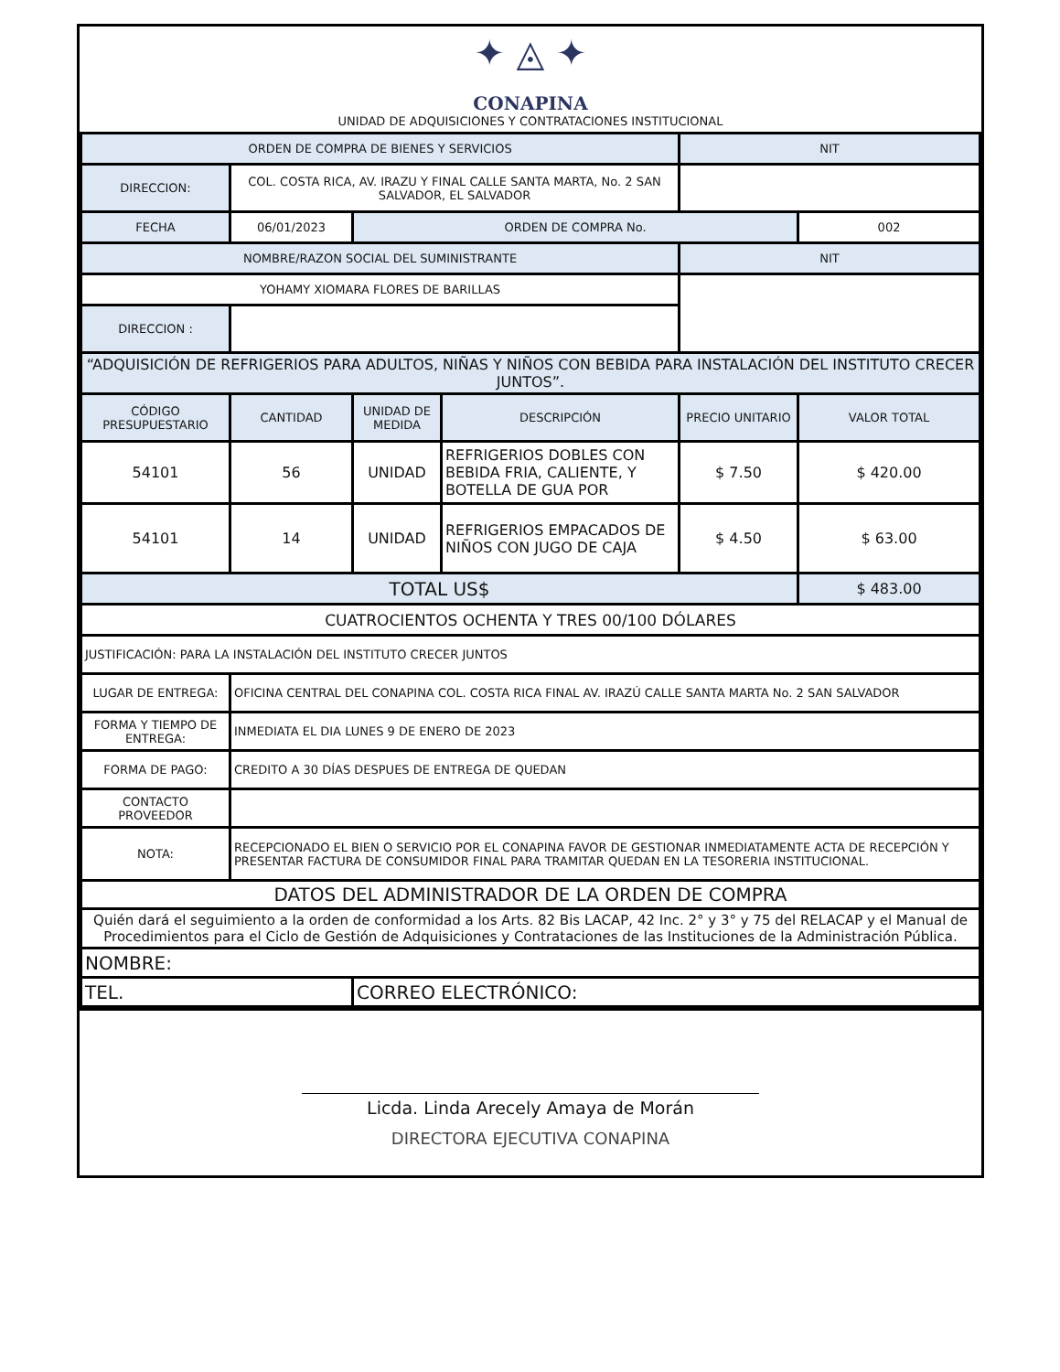✦ ◬ ✦
CONAPINA
UNIDAD DE ADQUISICIONES Y CONTRATACIONES INSTITUCIONAL
| ORDEN DE COMPRA DE BIENES Y SERVICIOS | | | | NIT | |
| DIRECCION: | COL. COSTA RICA, AV. IRAZU Y FINAL CALLE SANTA MARTA, No. 2 SAN SALVADOR, EL SALVADOR | | | | |
| FECHA | 06/01/2023 | ORDEN DE COMPRA No. | | | 002 |
| NOMBRE/RAZON SOCIAL DEL SUMINISTRANTE | | | | NIT | |
| YOHAMY XIOMARA FLORES DE BARILLAS | | | | | |
| DIRECCION : | | | | | |
| “ADQUISICIÓN DE REFRIGERIOS PARA ADULTOS, NIÑAS Y NIÑOS CON BEBIDA PARA INSTALACIÓN DEL INSTITUTO CRECER JUNTOS”. | | | | | |
| CÓDIGO PRESUPUESTARIO | CANTIDAD | UNIDAD DE MEDIDA | DESCRIPCIÓN | PRECIO UNITARIO | VALOR TOTAL |
| 54101 | 56 | UNIDAD | REFRIGERIOS DOBLES CON BEBIDA FRIA, CALIENTE, Y BOTELLA DE GUA POR | $ 7.50 | $ 420.00 |
| 54101 | 14 | UNIDAD | REFRIGERIOS EMPACADOS DE NIÑOS CON JUGO DE CAJA | $ 4.50 | $ 63.00 |
| TOTAL US$ | | | | | $ 483.00 |
| CUATROCIENTOS OCHENTA Y TRES 00/100 DÓLARES | | | | | |
| JUSTIFICACIÓN: PARA LA INSTALACIÓN DEL INSTITUTO CRECER JUNTOS | | | | | |
| LUGAR DE ENTREGA: | OFICINA CENTRAL DEL CONAPINA COL. COSTA RICA FINAL AV. IRAZÚ CALLE SANTA MARTA No. 2 SAN SALVADOR | | | | |
| FORMA Y TIEMPO DE ENTREGA: | INMEDIATA EL DIA LUNES 9 DE ENERO DE 2023 | | | | |
| FORMA DE PAGO: | CREDITO A 30 DÍAS DESPUES DE ENTREGA DE QUEDAN | | | | |
| CONTACTO PROVEEDOR | | | | | |
| NOTA: | RECEPCIONADO EL BIEN O SERVICIO POR EL CONAPINA FAVOR DE GESTIONAR INMEDIATAMENTE ACTA DE RECEPCIÓN Y PRESENTAR FACTURA DE CONSUMIDOR FINAL PARA TRAMITAR QUEDAN EN LA TESORERIA INSTITUCIONAL. | | | | |
| DATOS DEL ADMINISTRADOR DE LA ORDEN DE COMPRA | | | | | |
| Quién dará el seguimiento a la orden de conformidad a los Arts. 82 Bis LACAP, 42 Inc. 2° y 3° y 75 del RELACAP y el Manual de Procedimientos para el Ciclo de Gestión de Adquisiciones y Contrataciones de las Instituciones de la Administración Pública. | | | | | |
| NOMBRE: | | | | | |
| TEL. | | CORREO ELECTRÓNICO: | | | |
Licda. Linda Arecely Amaya de Morán
DIRECTORA EJECUTIVA CONAPINA